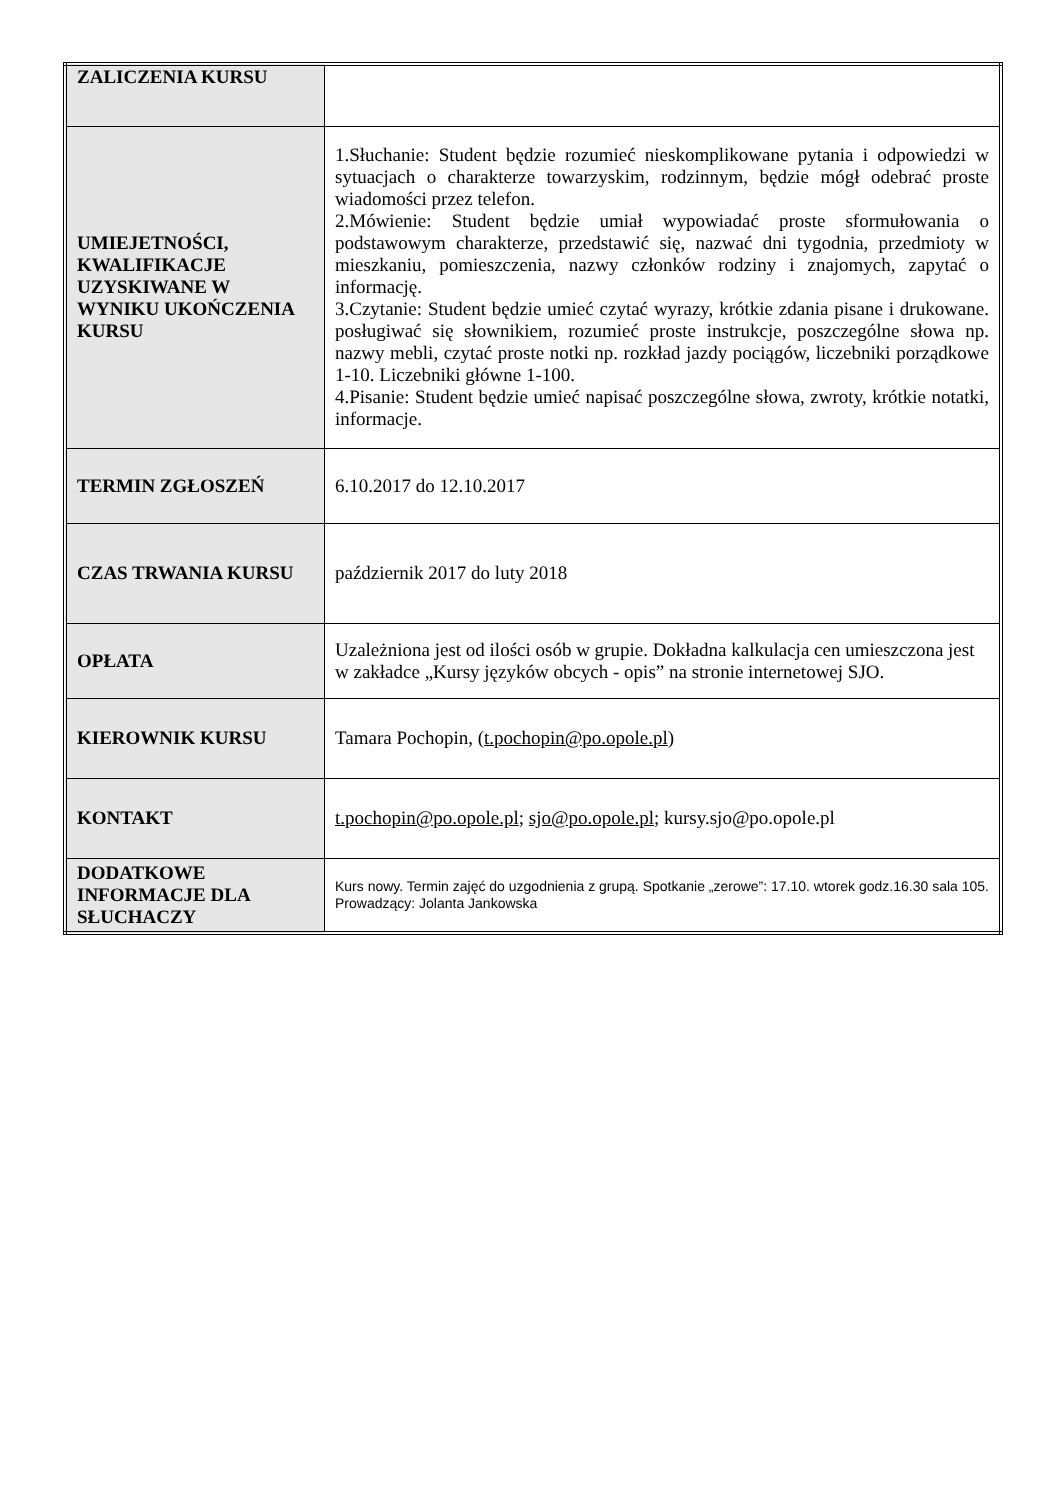| ZALICZENIA KURSU | |
| UMIEJETNOŚCI, KWALIFIKACJE UZYSKIWANE W WYNIKU UKOŃCZENIA KURSU | 1.Słuchanie: Student będzie rozumieć nieskomplikowane pytania i odpowiedzi w sytuacjach o charakterze towarzyskim, rodzinnym, będzie mógł odebrać proste wiadomości przez telefon. 2.Mówienie: Student będzie umiał wypowiadać proste sformułowania o podstawowym charakterze, przedstawić się, nazwać dni tygodnia, przedmioty w mieszkaniu, pomieszczenia, nazwy członków rodziny i znajomych, zapytać o informację. 3.Czytanie: Student będzie umieć czytać wyrazy, krótkie zdania pisane i drukowane. posługiwać się słownikiem, rozumieć proste instrukcje, poszczególne słowa np. nazwy mebli, czytać proste notki np. rozkład jazdy pociągów, liczebniki porządkowe 1-10. Liczebniki główne 1-100. 4.Pisanie: Student będzie umieć napisać poszczególne słowa, zwroty, krótkie notatki, informacje. |
| TERMIN ZGŁOSZEŃ | 6.10.2017 do 12.10.2017 |
| CZAS TRWANIA KURSU | październik 2017 do luty 2018 |
| OPŁATA | Uzależniona jest od ilości osób w grupie. Dokładna kalkulacja cen umieszczona jest w zakładce „Kursy języków obcych - opis” na stronie internetowej SJO. |
| KIEROWNIK KURSU | Tamara Pochopin, ( t.pochopin@po.opole.pl ) |
| KONTAKT | t.pochopin@po.opole.pl ; sjo@po.opole.pl ; kursy.sjo@po.opole.pl |
| DODATKOWE INFORMACJE DLA SŁUCHACZY | Kurs nowy. Termin zajęć do uzgodnienia z grupą. Spotkanie „zerowe”: 17.10. wtorek godz.16.30 sala 105. Prowadzący: Jolanta Jankowska |